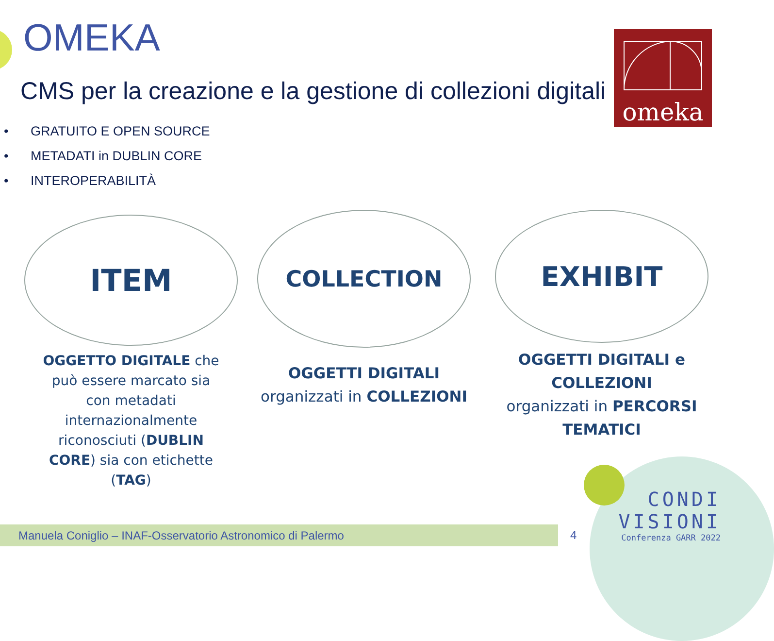OMEKA
CMS per la creazione e la gestione di collezioni digitali
omeka
• GRATUITO E OPEN SOURCE
• METADATI in DUBLIN CORE
• INTEROPERABILITÀ
ITEM
OGGETTO DIGITALE che
può essere marcato sia
con metadati
internazionalmente
riconosciuti (DUBLIN
CORE) sia con etichette
(TAG)
COLLECTION
OGGETTI DIGITALI
organizzati in COLLEZIONI
EXHIBIT
OGGETTI DIGITALI e
COLLEZIONI
organizzati in PERCORSI
TEMATICI
Manuela Coniglio – INAF-Osservatorio Astronomico di Palermo 4
CONDI
VISIONI
Conferenza GARR 2022